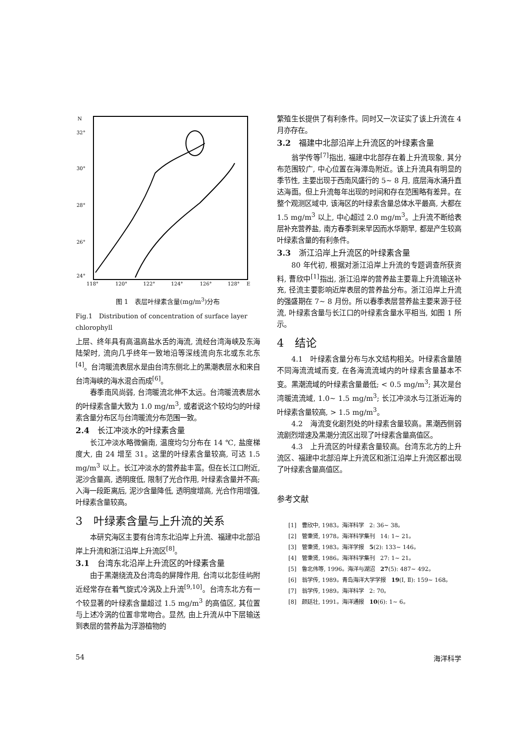N
32°
30°
28°
26°
24°
118°
120°
122°
124°
126°
128°
E
图 1　表层叶绿素含量(mg/m<sup>3</sup>)分布
Fig.1　Distribution of concentration of surface layer chlorophyll
上层、终年具有高温高盐水舌的海流, 流经台湾海峡及东海陆架时, 流向几乎终年一致地沿等深线流向东北或东北东<sup>[4]</sup>。台湾暖流表层水是由台湾东侧北上的黑潮表层水和来自台湾海峡的海水混合而成<sup>[6]</sup>。
春季南风尚弱, 台湾暖流北伸不太远。台湾暖流表层水的叶绿素含量大致为 1.0 mg/m<sup>3</sup>, 或者说这个较均匀的叶绿素含量分布区与台湾暖流分布范围一致。
2.4　长江冲淡水的叶绿素含量
长江冲淡水略微偏南, 温度均匀分布在 14 ℃, 盐度梯度大, 由 24 增至 31。这里的叶绿素含量较高, 可达 1.5 mg/m<sup>3</sup> 以上。长江冲淡水的营养盐丰富。但在长江口附近, 泥沙含量高, 透明度低, 限制了光合作用, 叶绿素含量并不高; 入海一段距离后, 泥沙含量降低, 透明度增高, 光合作用增强, 叶绿素含量较高。
3　叶绿素含量与上升流的关系
本研究海区主要有台湾东北沿岸上升流、福建中北部沿岸上升流和浙江沿岸上升流区<sup>[8]</sup>。
3.1　台湾东北沿岸上升流区的叶绿素含量
由于黑潮绕流及台湾岛的屏障作用, 台湾以北彭佳屿附近经常存在着气旋式冷涡及上升流<sup>[9,10]</sup>。台湾东北方有一个较显著的叶绿素含量超过 1.5 mg/m<sup>3</sup> 的高值区, 其位置与上述冷涡的位置非常吻合。显然, 由上升流从中下层输送到表层的营养盐为浮游植物的
繁殖生长提供了有利条件。同时又一次证实了该上升流在 4 月亦存在。
3.2　福建中北部沿岸上升流区的叶绿素含量
翁学传等<sup>[7]</sup>指出, 福建中北部存在着上升流现象, 其分布范围较广, 中心位置在海潭岛附近。该上升流具有明显的季节性, 主要出现于西南风盛行的 5~ 8 月, 底层海水涌升直达海面。但上升流每年出现的时间和存在范围略有差异。在整个观测区域中, 该海区的叶绿素含量总体水平最高, 大都在 1.5 mg/m<sup>3</sup> 以上, 中心超过 2.0 mg/m<sup>3</sup>。上升流不断给表层补充营养盐, 南方春季到来早因而水华期早, 都是产生较高叶绿素含量的有利条件。
3.3　浙江沿岸上升流区的叶绿素含量
80 年代初, 根据对浙江沿岸上升流的专题调查所获资料, 曹欣中<sup>[1]</sup>指出, 浙江沿岸的营养盐主要靠上升流输送补充, 径流主要影响近岸表层的营养盐分布。浙江沿岸上升流的强盛期在 7~ 8 月份。所以春季表层营养盐主要来源于径流, 叶绿素含量与长江口的叶绿素含量水平相当, 如图 1 所示。
4　结论
4.1　叶绿素含量分布与水文结构相关。叶绿素含量随不同海流流域而变, 在各海流流域内的叶绿素含量基本不变。黑潮流域的叶绿素含量最低; < 0.5 mg/m<sup>3</sup>; 其次是台湾暖流流域, 1.0~ 1.5 mg/m<sup>3</sup>; 长江冲淡水与江浙近海的叶绿素含量较高, > 1.5 mg/m<sup>3</sup>。
4.2　海流变化剧烈处的叶绿素含量较高。黑潮西侧弱流剧烈增速及黑潮分流区出现了叶绿素含量高值区。
4.3　上升流区的叶绿素含量较高。台湾东北方的上升流区、福建中北部沿岸上升流区和浙江沿岸上升流区都出现了叶绿素含量高值区。
参考文献
[1]　曹欣中, 1983。海洋科学　2: 36~ 38。
[2]　管秉贤, 1978。海洋科学集刊　14: 1~ 21。
[3]　管秉贤, 1983。海洋学报　5(2): 133~ 146。
[4]　管秉贤, 1986。海洋科学集刊　27: 1~ 21。
[5]　鲁北伟等, 1996。海洋与湖沼　27(5): 487~ 492。
[6]　翁学传, 1989。青岛海洋大学学报　19(Ⅰ, Ⅱ): 159~ 168。
[7]　翁学传, 1989。海洋科学　2: 70。
[8]　颜廷壮, 1991。海洋通报　10(6): 1~ 6。
54 海洋科学